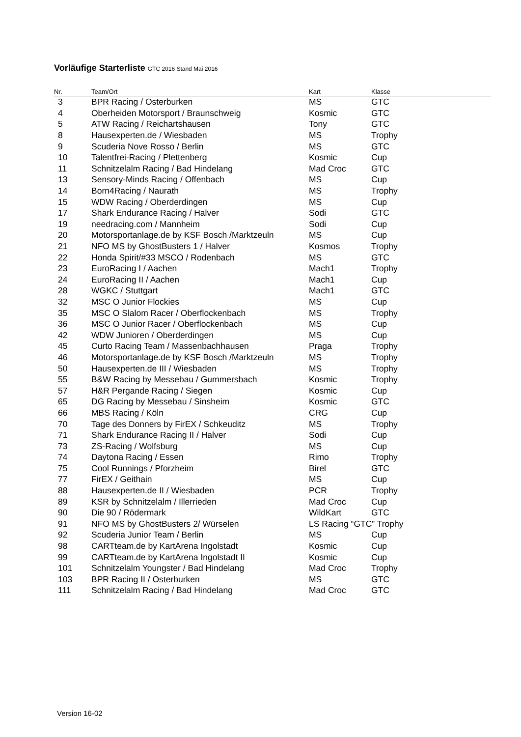Vorläufige Starterliste GTC 2016 Stand Mai 2016
| Nr. | Team/Ort | Kart | Klasse |
| --- | --- | --- | --- |
| 3 | BPR Racing / Osterburken | MS | GTC |
| 4 | Oberheiden Motorsport / Braunschweig | Kosmic | GTC |
| 5 | ATW Racing / Reichartshausen | Tony | GTC |
| 8 | Hausexperten.de / Wiesbaden | MS | Trophy |
| 9 | Scuderia Nove Rosso / Berlin | MS | GTC |
| 10 | Talentfrei-Racing / Plettenberg | Kosmic | Cup |
| 11 | Schnitzelalm Racing / Bad Hindelang | Mad Croc | GTC |
| 13 | Sensory-Minds Racing / Offenbach | MS | Cup |
| 14 | Born4Racing / Naurath | MS | Trophy |
| 15 | WDW Racing / Oberderdingen | MS | Cup |
| 17 | Shark Endurance Racing / Halver | Sodi | GTC |
| 19 | needracing.com / Mannheim | Sodi | Cup |
| 20 | Motorsportanlage.de by KSF Bosch /Marktzeuln | MS | Cup |
| 21 | NFO MS by GhostBusters 1 / Halver | Kosmos | Trophy |
| 22 | Honda Spirit/#33 MSCO / Rodenbach | MS | GTC |
| 23 | EuroRacing I / Aachen | Mach1 | Trophy |
| 24 | EuroRacing II / Aachen | Mach1 | Cup |
| 28 | WGKC / Stuttgart | Mach1 | GTC |
| 32 | MSC O Junior Flockies | MS | Cup |
| 35 | MSC O Slalom Racer / Oberflockenbach | MS | Trophy |
| 36 | MSC O Junior Racer / Oberflockenbach | MS | Cup |
| 42 | WDW Junioren / Oberderdingen | MS | Cup |
| 45 | Curto Racing Team / Massenbachhausen | Praga | Trophy |
| 46 | Motorsportanlage.de by KSF Bosch /Marktzeuln | MS | Trophy |
| 50 | Hausexperten.de III / Wiesbaden | MS | Trophy |
| 55 | B&W Racing by Messebau / Gummersbach | Kosmic | Trophy |
| 57 | H&R Pergande Racing / Siegen | Kosmic | Cup |
| 65 | DG Racing by Messebau / Sinsheim | Kosmic | GTC |
| 66 | MBS Racing / Köln | CRG | Cup |
| 70 | Tage des Donners by FirEX / Schkeuditz | MS | Trophy |
| 71 | Shark Endurance Racing II / Halver | Sodi | Cup |
| 73 | ZS-Racing / Wolfsburg | MS | Cup |
| 74 | Daytona Racing / Essen | Rimo | Trophy |
| 75 | Cool Runnings / Pforzheim | Birel | GTC |
| 77 | FirEX / Geithain | MS | Cup |
| 88 | Hausexperten.de II / Wiesbaden | PCR | Trophy |
| 89 | KSR by Schnitzelalm / Illerrieden | Mad Croc | Cup |
| 90 | Die 90 / Rödermark | WildKart | GTC |
| 91 | NFO MS by GhostBusters 2/ Würselen | LS Racing “GTC” Trophy | |
| 92 | Scuderia Junior Team / Berlin | MS | Cup |
| 98 | CARTteam.de by KartArena Ingolstadt | Kosmic | Cup |
| 99 | CARTteam.de by KartArena Ingolstadt II | Kosmic | Cup |
| 101 | Schnitzelalm Youngster / Bad Hindelang | Mad Croc | Trophy |
| 103 | BPR Racing II / Osterburken | MS | GTC |
| 111 | Schnitzelalm Racing / Bad Hindelang | Mad Croc | GTC |
Version 16-02